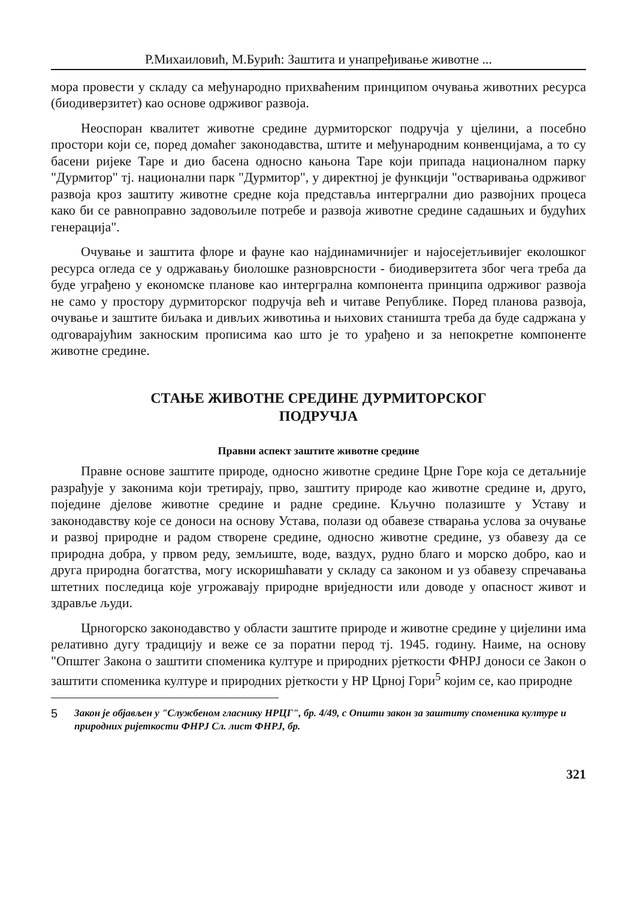Р.Михаиловић, М.Бурић: Заштита и унапређивање животне ...
мора провести у складу са међународно прихваћеним принципом очувања животних ресурса (биодиверзитет) као основе одрживог развоја.
Неоспоран квалитет животне средине дурмиторског подручја у цјелини, а посебно простори који се, поред домаћег законодавства, штите и међународним конвенцијама, а то су басени ријеке Таре и дио басена односно кањона Таре који припада националном парку "Дурмитор" тј. национални парк "Дурмитор", у директној је функцији "остваривања одрживог развоја кроз заштиту животне средне која представља интерграл­ни дио развојних процеса како би се равноправно задовољиле потребе и развоја животне средине садашњих и будућих генерација".
Очување и заштита флоре и фауне као најдинамичнијег и најосејетљивијег еколошког ресурса огледа се у одржавању биолошке разноврсности - биодиверзитета због чега треба да буде уграђено у економске планове као интерграл­на компонента принципа одрживог развоја не само у простору дурмиторског подручја већ и читаве Републике. Поред планова развоја, очување и заштите биљака и дивљих животиња и њихових станишта треба да буде садржана у одговарајућим закноским прописима као што је то урађено и за непокретне компоненте животне средине.
СТАЊЕ ЖИВОТНЕ СРЕДИНЕ ДУРМИТОРСКОГ
ПОДРУЧЈА
Правни аспект заштите животне средине
Правне основе заштите природе, односно животне средине Црне Горе која се детаљније разрађује у законима који третирају, прво, заштиту природе као животне средине и, друго, поједине дјелове животне средине и радне средине. Кључно полазиште у Уставу и законодавству које се доноси на основу Устава, полази од обавезе стварања услова за очување и развој природне и радом створене средине, односно животне средине, уз обавезу да се природна добра, у првом реду, земљиште, воде, ваздух, рудно благо и морско добро, као и друга природна богатства, могу искоришћавати у складу са законом и уз обавезу спречавања штетних последица које угрожавају природне вриједности или доводе у опасност живот и здравље људи.
Црногорско законодавство у области заштите природе и животне средине у цијелини има релативно дугу традицију и веже се за поратни перод тј. 1945. годину. Наиме, на основу "Општег Закона о заштити споменика културе и природних рјеткости ФНРЈ доноси се Закон о заштити споменика културе и природних рјеткости у НР Црној Гори<sup>5</sup> којим се, као природне
5
Закон је објављен у "Службеном гласнику НРЦГ", бр. 4/49, с Општи закон за заштиту споменика културе и природних ријеткости ФНРЈ Сл. лист ФНРЈ, бр.
321